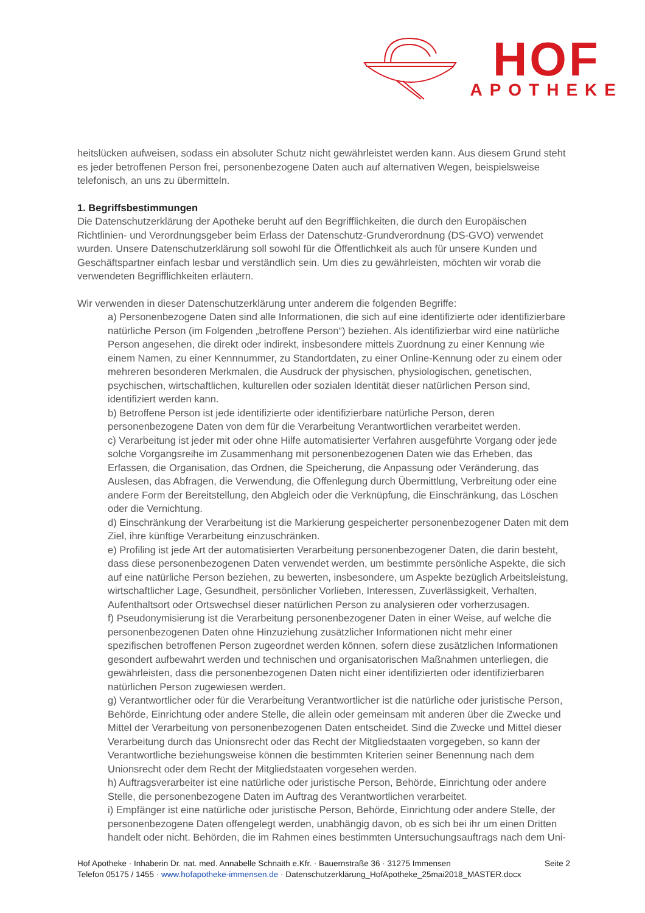HOF
APOTHEKE
heitslücken aufweisen, sodass ein absoluter Schutz nicht gewährleistet werden kann. Aus diesem Grund steht es jeder betroffenen Person frei, personenbezogene Daten auch auf alternativen Wegen, beispielsweise telefonisch, an uns zu übermitteln.
1. Begriffsbestimmungen
Die Datenschutzerklärung der Apotheke beruht auf den Begrifflichkeiten, die durch den Europäischen Richtlinien- und Verordnungsgeber beim Erlass der Datenschutz-Grundverordnung (DS-GVO) verwendet wurden. Unsere Datenschutzerklärung soll sowohl für die Öffentlichkeit als auch für unsere Kunden und Geschäftspartner einfach lesbar und verständlich sein. Um dies zu gewährleisten, möchten wir vorab die verwendeten Begrifflichkeiten erläutern.
Wir verwenden in dieser Datenschutzerklärung unter anderem die folgenden Begriffe:
a) Personenbezogene Daten sind alle Informationen, die sich auf eine identifizierte oder identifizierbare natürliche Person (im Folgenden „betroffene Person“) beziehen. Als identifizierbar wird eine natürliche Person angesehen, die direkt oder indirekt, insbesondere mittels Zuordnung zu einer Kennung wie einem Namen, zu einer Kennnummer, zu Standortdaten, zu einer Online-Kennung oder zu einem oder mehreren besonderen Merkmalen, die Ausdruck der physischen, physiologischen, genetischen, psychischen, wirtschaftlichen, kulturellen oder sozialen Identität dieser natürlichen Person sind, identifiziert werden kann.
b) Betroffene Person ist jede identifizierte oder identifizierbare natürliche Person, deren personenbezogene Daten von dem für die Verarbeitung Verantwortlichen verarbeitet werden.
c) Verarbeitung ist jeder mit oder ohne Hilfe automatisierter Verfahren ausgeführte Vorgang oder jede solche Vorgangsreihe im Zusammenhang mit personenbezogenen Daten wie das Erheben, das Erfassen, die Organisation, das Ordnen, die Speicherung, die Anpassung oder Veränderung, das Auslesen, das Abfragen, die Verwendung, die Offenlegung durch Übermittlung, Verbreitung oder eine andere Form der Bereitstellung, den Abgleich oder die Verknüpfung, die Einschränkung, das Löschen oder die Vernichtung.
d) Einschränkung der Verarbeitung ist die Markierung gespeicherter personenbezogener Daten mit dem Ziel, ihre künftige Verarbeitung einzuschränken.
e) Profiling ist jede Art der automatisierten Verarbeitung personenbezogener Daten, die darin besteht, dass diese personenbezogenen Daten verwendet werden, um bestimmte persönliche Aspekte, die sich auf eine natürliche Person beziehen, zu bewerten, insbesondere, um Aspekte bezüglich Arbeitsleistung, wirtschaftlicher Lage, Gesundheit, persönlicher Vorlieben, Interessen, Zuverlässigkeit, Verhalten, Aufenthaltsort oder Ortswechsel dieser natürlichen Person zu analysieren oder vorherzusagen.
f) Pseudonymisierung ist die Verarbeitung personenbezogener Daten in einer Weise, auf welche die personenbezogenen Daten ohne Hinzuziehung zusätzlicher Informationen nicht mehr einer spezifischen betroffenen Person zugeordnet werden können, sofern diese zusätzlichen Informationen gesondert aufbewahrt werden und technischen und organisatorischen Maßnahmen unterliegen, die gewährleisten, dass die personenbezogenen Daten nicht einer identifizierten oder identifizierbaren natürlichen Person zugewiesen werden.
g) Verantwortlicher oder für die Verarbeitung Verantwortlicher ist die natürliche oder juristische Person, Behörde, Einrichtung oder andere Stelle, die allein oder gemeinsam mit anderen über die Zwecke und Mittel der Verarbeitung von personenbezogenen Daten entscheidet. Sind die Zwecke und Mittel dieser Verarbeitung durch das Unionsrecht oder das Recht der Mitgliedstaaten vorgegeben, so kann der Verantwortliche beziehungsweise können die bestimmten Kriterien seiner Benennung nach dem Unionsrecht oder dem Recht der Mitgliedstaaten vorgesehen werden.
h) Auftragsverarbeiter ist eine natürliche oder juristische Person, Behörde, Einrichtung oder andere Stelle, die personenbezogene Daten im Auftrag des Verantwortlichen verarbeitet.
i) Empfänger ist eine natürliche oder juristische Person, Behörde, Einrichtung oder andere Stelle, der personenbezogene Daten offengelegt werden, unabhängig davon, ob es sich bei ihr um einen Dritten handelt oder nicht. Behörden, die im Rahmen eines bestimmten Untersuchungsauftrags nach dem Uni-
Seite 2
Hof Apotheke · Inhaberin Dr. nat. med. Annabelle Schnaith e.Kfr. · Bauernstraße 36 · 31275 Immensen
Telefon 05175 / 1455 · www.hofapotheke-immensen.de · Datenschutzerklärung_HofApotheke_25mai2018_MASTER.docx